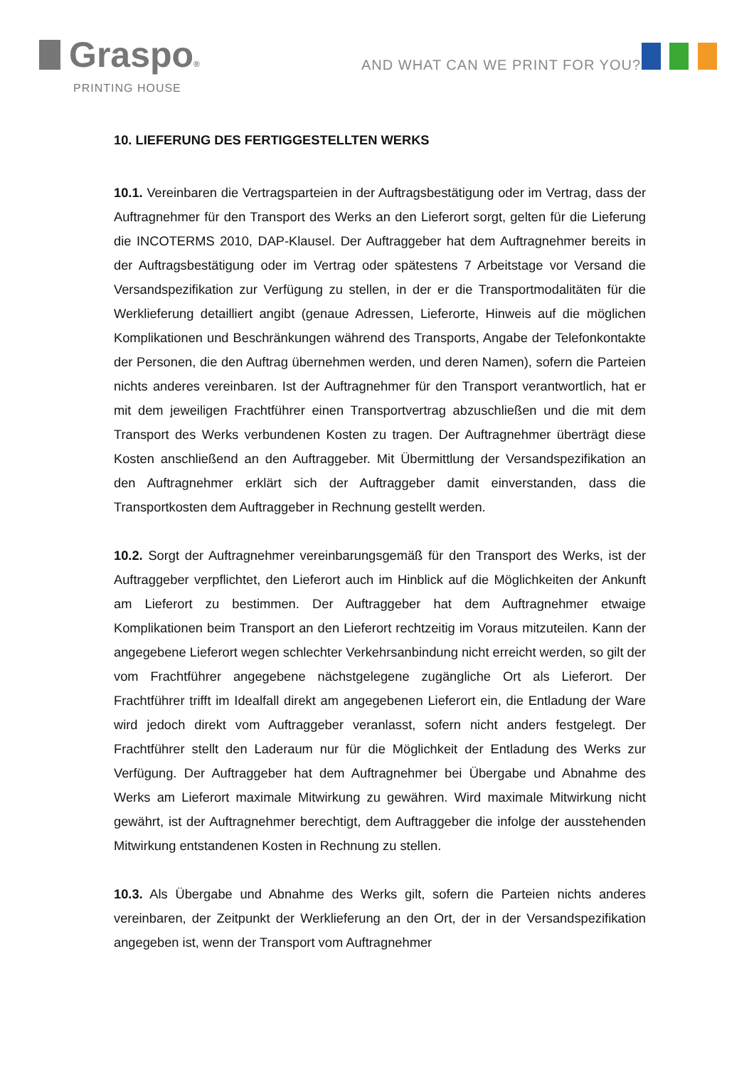Graspo®
PRINTING HOUSE
AND WHAT CAN WE PRINT FOR YOU?
10. LIEFERUNG DES FERTIGGESTELLTEN WERKS
10.1. Vereinbaren die Vertragsparteien in der Auftragsbestätigung oder im Vertrag, dass der Auftragnehmer für den Transport des Werks an den Lieferort sorgt, gelten für die Lieferung die INCOTERMS 2010, DAP-Klausel. Der Auftraggeber hat dem Auftragnehmer bereits in der Auftragsbestätigung oder im Vertrag oder spätestens 7 Arbeitstage vor Versand die Versandspezifikation zur Verfügung zu stellen, in der er die Transportmodalitäten für die Werklieferung detailliert angibt (genaue Adressen, Lieferorte, Hinweis auf die möglichen Komplikationen und Beschränkungen während des Transports, Angabe der Telefonkontakte der Personen, die den Auftrag übernehmen werden, und deren Namen), sofern die Parteien nichts anderes vereinbaren. Ist der Auftragnehmer für den Transport verantwortlich, hat er mit dem jeweiligen Frachtführer einen Transportvertrag abzuschließen und die mit dem Transport des Werks verbundenen Kosten zu tragen. Der Auftragnehmer überträgt diese Kosten anschließend an den Auftraggeber. Mit Übermittlung der Versandspezifikation an den Auftragnehmer erklärt sich der Auftraggeber damit einverstanden, dass die Transportkosten dem Auftraggeber in Rechnung gestellt werden.
10.2. Sorgt der Auftragnehmer vereinbarungsgemäß für den Transport des Werks, ist der Auftraggeber verpflichtet, den Lieferort auch im Hinblick auf die Möglichkeiten der Ankunft am Lieferort zu bestimmen. Der Auftraggeber hat dem Auftragnehmer etwaige Komplikationen beim Transport an den Lieferort rechtzeitig im Voraus mitzuteilen. Kann der angegebene Lieferort wegen schlechter Verkehrsanbindung nicht erreicht werden, so gilt der vom Frachtführer angegebene nächstgelegene zugängliche Ort als Lieferort. Der Frachtführer trifft im Idealfall direkt am angegebenen Lieferort ein, die Entladung der Ware wird jedoch direkt vom Auftraggeber veranlasst, sofern nicht anders festgelegt. Der Frachtführer stellt den Laderaum nur für die Möglichkeit der Entladung des Werks zur Verfügung. Der Auftraggeber hat dem Auftragnehmer bei Übergabe und Abnahme des Werks am Lieferort maximale Mitwirkung zu gewähren. Wird maximale Mitwirkung nicht gewährt, ist der Auftragnehmer berechtigt, dem Auftraggeber die infolge der ausstehenden Mitwirkung entstandenen Kosten in Rechnung zu stellen.
10.3. Als Übergabe und Abnahme des Werks gilt, sofern die Parteien nichts anderes vereinbaren, der Zeitpunkt der Werklieferung an den Ort, der in der Versandspezifikation angegeben ist, wenn der Transport vom Auftragnehmer